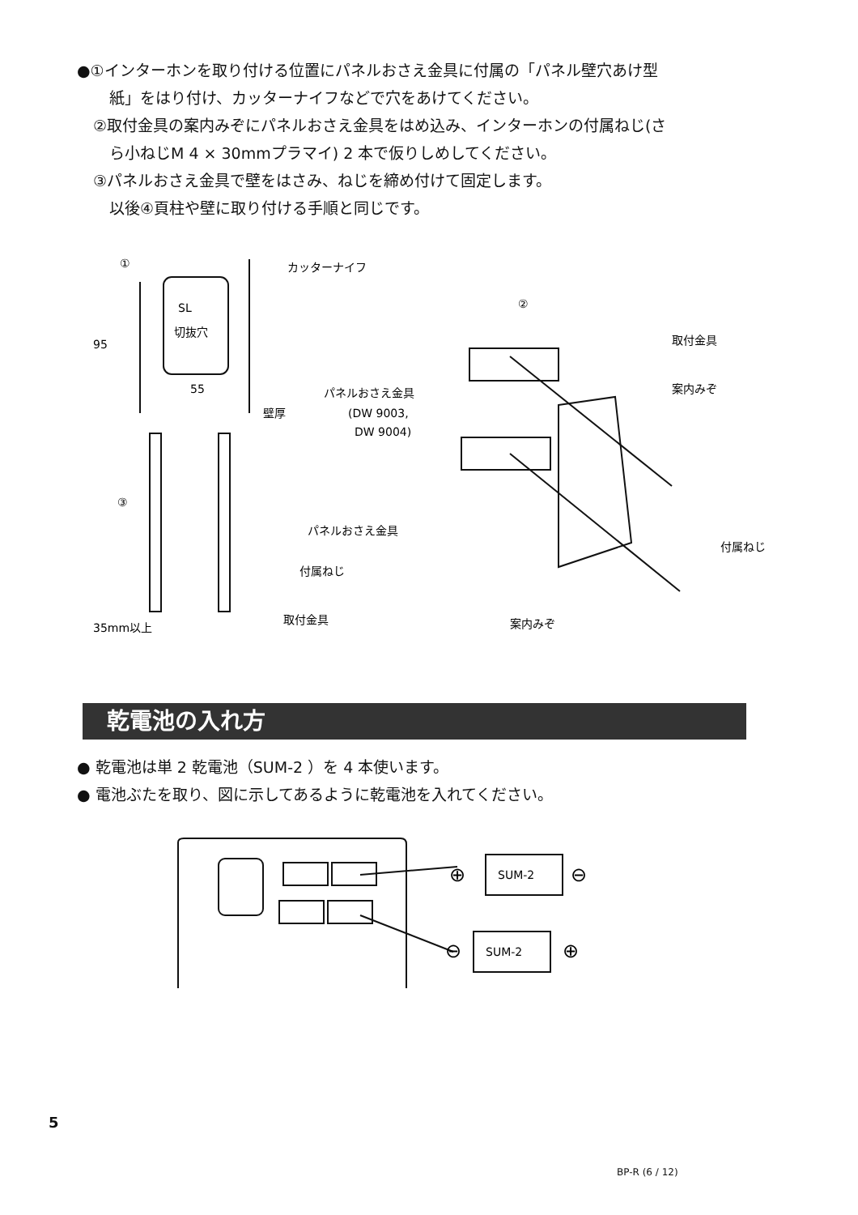●①インターホンを取り付ける位置にパネルおさえ金具に付属の「パネル壁穴あけ型
紙」をはり付け、カッターナイフなどで穴をあけてください。
②取付金具の案内みぞにパネルおさえ金具をはめ込み、インターホンの付属ねじ(さ
ら小ねじM 4 × 30mmプラマイ) 2 本で仮りしめしてください。
③パネルおさえ金具で壁をはさみ、ねじを締め付けて固定します。
以後④頁柱や壁に取り付ける手順と同じです。
①
カッターナイフ
SL
切抜穴
95
55
壁厚
③
パネルおさえ金具
付属ねじ
取付金具
35mm以上
②
取付金具
案内みぞ
パネルおさえ金具
(DW 9003,
DW 9004)
付属ねじ
案内みぞ
乾電池の入れ方
● 乾電池は単 2 乾電池（SUM-2 ）を 4 本使います。
● 電池ぶたを取り、図に示してあるように乾電池を入れてください。
SUM-2
SUM-2
⊕
⊖
⊖
⊕
5
BP-R (6 / 12)